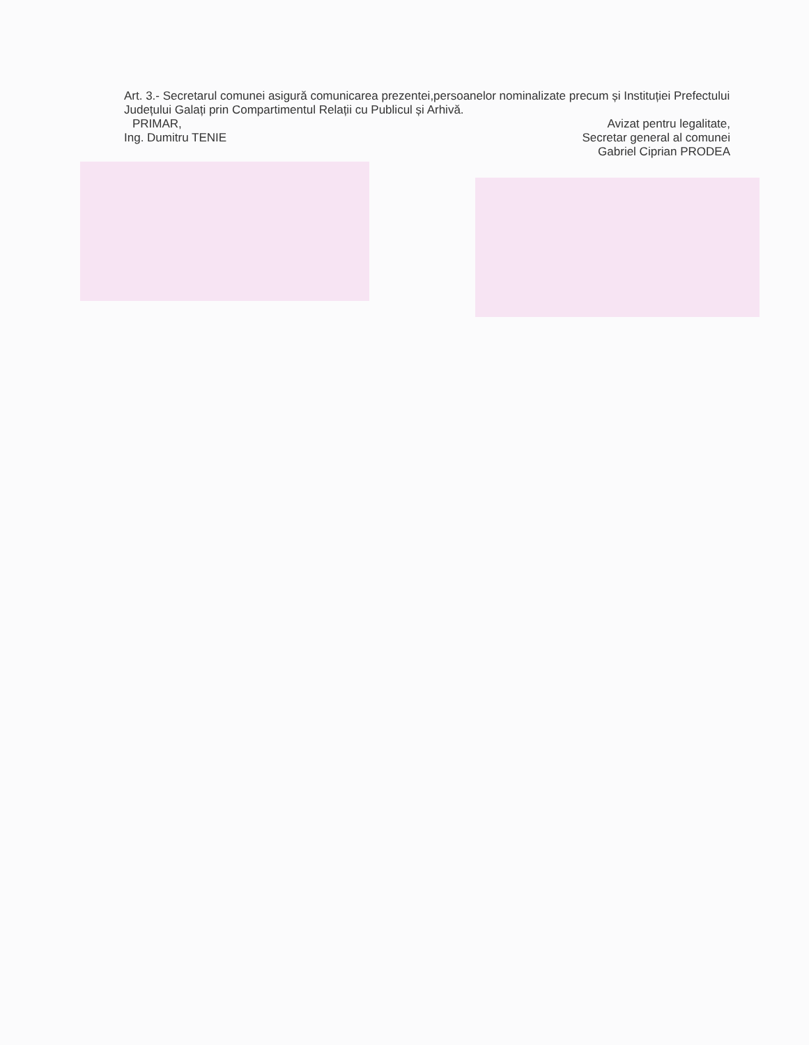Art. 3.- Secretarul comunei asigură comunicarea prezentei,persoanelor nominalizate precum și Instituției Prefectului Județului Galați prin Compartimentul Relații cu Publicul și Arhivă.
PRIMAR,
Ing. Dumitru TENIE
Avizat pentru legalitate,
Secretar general al comunei
Gabriel Ciprian PRODEA